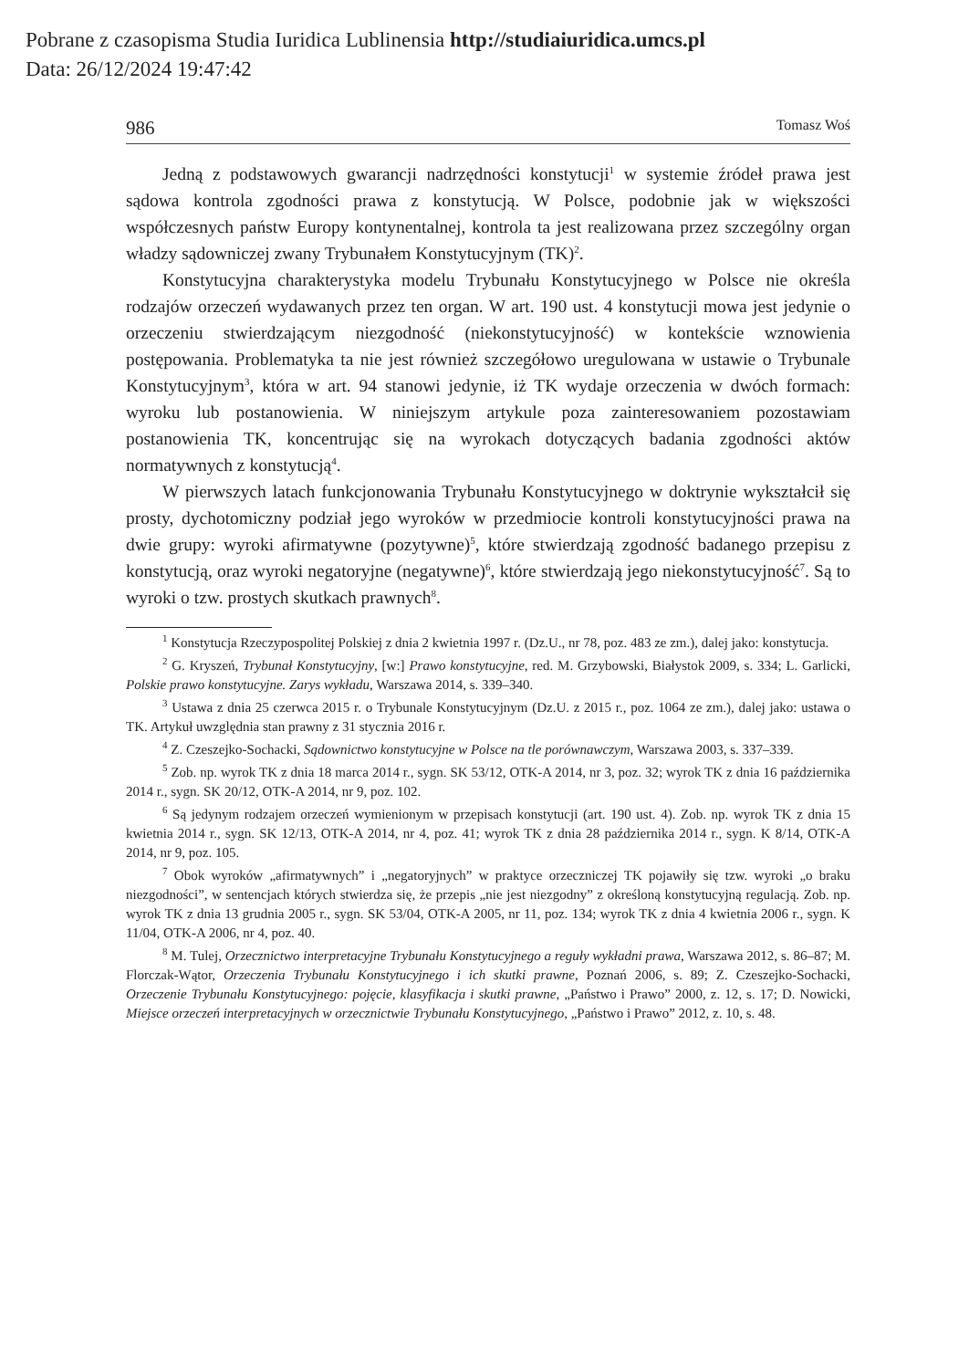Pobrane z czasopisma Studia Iuridica Lublinensia http://studiaiuridica.umcs.pl
Data: 26/12/2024 19:47:42
986 Tomasz Woś
Jedną z podstawowych gwarancji nadrzędności konstytucji<sup>1</sup> w systemie źródeł prawa jest sądowa kontrola zgodności prawa z konstytucją. W Polsce, podobnie jak w większości współczesnych państw Europy kontynentalnej, kontrola ta jest realizowana przez szczególny organ władzy sądowniczej zwany Trybunałem Konstytucyjnym (TK)<sup>2</sup>.
Konstytucyjna charakterystyka modelu Trybunału Konstytucyjnego w Polsce nie określa rodzajów orzeczeń wydawanych przez ten organ. W art. 190 ust. 4 konstytucji mowa jest jedynie o orzeczeniu stwierdzającym niezgodność (niekonstytucyjność) w kontekście wznowienia postępowania. Problematyka ta nie jest również szczegółowo uregulowana w ustawie o Trybunale Konstytucyjnym<sup>3</sup>, która w art. 94 stanowi jedynie, iż TK wydaje orzeczenia w dwóch formach: wyroku lub postanowienia. W niniejszym artykule poza zainteresowaniem pozostawiam postanowienia TK, koncentrując się na wyrokach dotyczących badania zgodności aktów normatywnych z konstytucją<sup>4</sup>.
W pierwszych latach funkcjonowania Trybunału Konstytucyjnego w doktrynie wykształcił się prosty, dychotomiczny podział jego wyroków w przedmiocie kontroli konstytucyjności prawa na dwie grupy: wyroki afirmatywne (pozytywne)<sup>5</sup>, które stwierdzają zgodność badanego przepisu z konstytucją, oraz wyroki negatoryjne (negatywne)<sup>6</sup>, które stwierdzają jego niekonstytucyjność<sup>7</sup>. Są to wyroki o tzw. prostych skutkach prawnych<sup>8</sup>.
<sup>1</sup> Konstytucja Rzeczypospolitej Polskiej z dnia 2 kwietnia 1997 r. (Dz.U., nr 78, poz. 483 ze zm.), dalej jako: konstytucja.
<sup>2</sup> G. Kryszeń, Trybunał Konstytucyjny, [w:] Prawo konstytucyjne, red. M. Grzybowski, Białystok 2009, s. 334; L. Garlicki, Polskie prawo konstytucyjne. Zarys wykładu, Warszawa 2014, s. 339–340.
<sup>3</sup> Ustawa z dnia 25 czerwca 2015 r. o Trybunale Konstytucyjnym (Dz.U. z 2015 r., poz. 1064 ze zm.), dalej jako: ustawa o TK. Artykuł uwzględnia stan prawny z 31 stycznia 2016 r.
<sup>4</sup> Z. Czeszejko-Sochacki, Sądownictwo konstytucyjne w Polsce na tle porównawczym, Warszawa 2003, s. 337–339.
<sup>5</sup> Zob. np. wyrok TK z dnia 18 marca 2014 r., sygn. SK 53/12, OTK-A 2014, nr 3, poz. 32; wyrok TK z dnia 16 października 2014 r., sygn. SK 20/12, OTK-A 2014, nr 9, poz. 102.
<sup>6</sup> Są jedynym rodzajem orzeczeń wymienionym w przepisach konstytucji (art. 190 ust. 4). Zob. np. wyrok TK z dnia 15 kwietnia 2014 r., sygn. SK 12/13, OTK-A 2014, nr 4, poz. 41; wyrok TK z dnia 28 października 2014 r., sygn. K 8/14, OTK-A 2014, nr 9, poz. 105.
<sup>7</sup> Obok wyroków „afirmatywnych” i „negatoryjnych” w praktyce orzeczniczej TK pojawiły się tzw. wyroki „o braku niezgodności”, w sentencjach których stwierdza się, że przepis „nie jest niezgodny” z określoną konstytucyjną regulacją. Zob. np. wyrok TK z dnia 13 grudnia 2005 r., sygn. SK 53/04, OTK-A 2005, nr 11, poz. 134; wyrok TK z dnia 4 kwietnia 2006 r., sygn. K 11/04, OTK-A 2006, nr 4, poz. 40.
<sup>8</sup> M. Tulej, Orzecznictwo interpretacyjne Trybunału Konstytucyjnego a reguły wykładni prawa, Warszawa 2012, s. 86–87; M. Florczak-Wątor, Orzeczenia Trybunału Konstytucyjnego i ich skutki prawne, Poznań 2006, s. 89; Z. Czeszejko-Sochacki, Orzeczenie Trybunału Konstytucyjnego: pojęcie, klasyfikacja i skutki prawne, „Państwo i Prawo” 2000, z. 12, s. 17; D. Nowicki, Miejsce orzeczeń interpretacyjnych w orzecznictwie Trybunału Konstytucyjnego, „Państwo i Prawo” 2012, z. 10, s. 48.